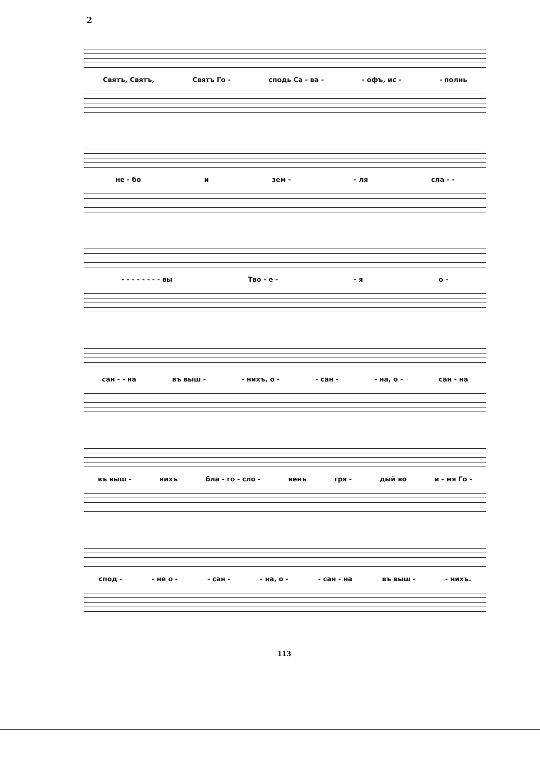2
Святъ, Святъ, Святъ Го - сподь Са - ва - - офъ, ис - - полнь
не - бо и зем - - ля сла - -
- - - - - - - - вы Тво - е - - я о -
сан - - на въ выш - - нихъ, о - - сан - - на, о - сан - на
въ выш - нихъ бла - го - сло - венъ гря - дый во и - мя Го -
спод - - не о - - сан - - на, о - - сан - на въ выш - - нихъ.
113